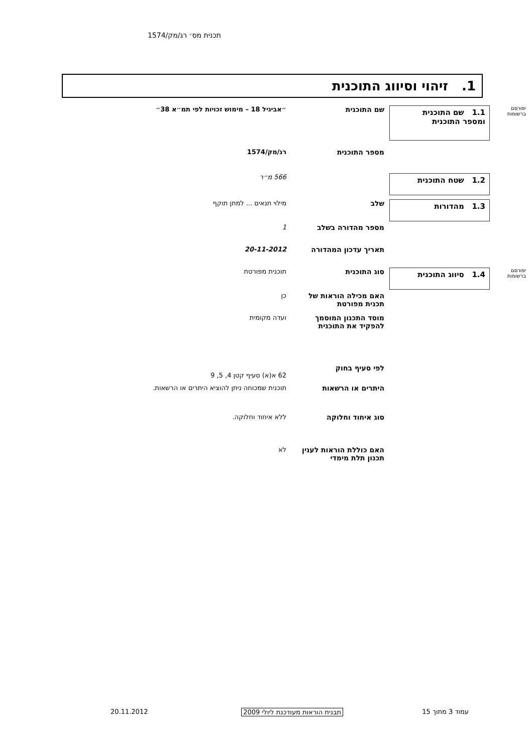תכנית מס׳ רג/מק/1574
1. זיהוי וסיווג התוכנית
יפורסם ברשומות
1.1 שם התוכנית
ומספר התוכנית
שם התוכנית ״אביגיל 18 – מימוש זכויות לפי תמ״א 38״
מספר התוכנית רג/מק/1574
1.2 שטח התוכנית
566 מ״ר
1.3 מהדורות
שלב מילוי תנאים ... למתן תוקף
מספר מהדורה בשלב 1
תאריך עדכון המהדורה 20-11-2012
יפורסם ברשומות
1.4 סיווג התוכנית
סוג התוכנית תוכנית מפורטת
האם מכילה הוראות של תכנית מפורטת
כן
מוסד התכנון המוסמך להפקיד את התוכנית
ועדה מקומית
לפי סעיף בחוק
62 א(א) סעיף קטן 4, 5, 9
היתרים או הרשאות תוכנית שמכוחה ניתן להוציא היתרים או הרשאות.
סוג איחוד וחלוקה ללא איחוד וחלוקה.
האם כוללת הוראות לענין תכנון תלת מימדי
לא
עמוד 3 מתוך 15 תבנית הוראות מעודכנת ליולי 2009 20.11.2012